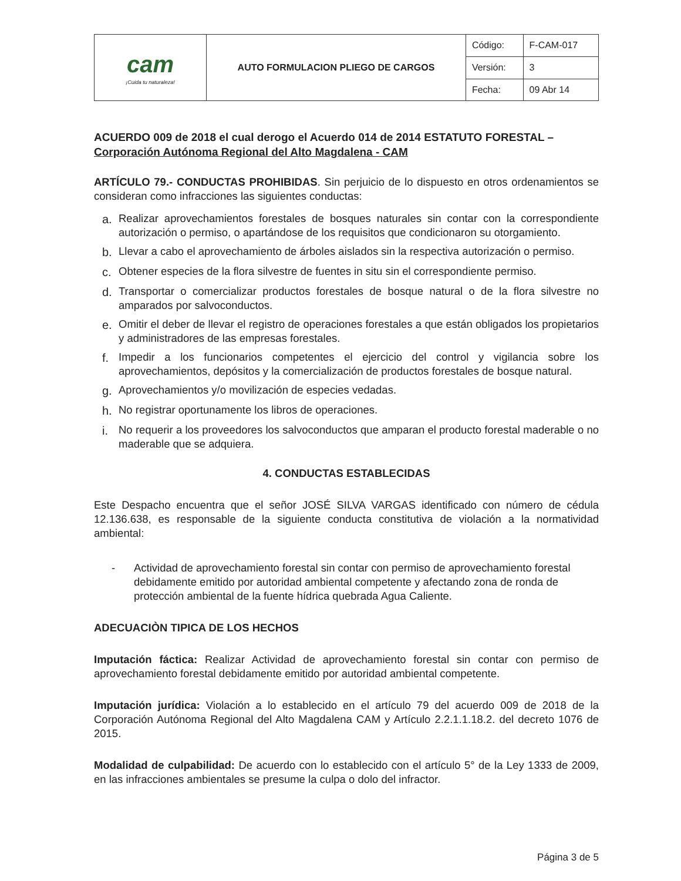| cam ¡Cuida tu naturaleza! | AUTO FORMULACION PLIEGO DE CARGOS | Código: | F-CAM-017 |
| | | Versión: | 3 |
| | | Fecha: | 09 Abr 14 |
ACUERDO 009 de 2018 el cual derogo el Acuerdo 014 de 2014 ESTATUTO FORESTAL – Corporación Autónoma Regional del Alto Magdalena - CAM
ARTÍCULO 79.- CONDUCTAS PROHIBIDAS. Sin perjuicio de lo dispuesto en otros ordenamientos se consideran como infracciones las siguientes conductas:
a. Realizar aprovechamientos forestales de bosques naturales sin contar con la correspondiente autorización o permiso, o apartándose de los requisitos que condicionaron su otorgamiento.
b. Llevar a cabo el aprovechamiento de árboles aislados sin la respectiva autorización o permiso.
c. Obtener especies de la flora silvestre de fuentes in situ sin el correspondiente permiso.
d. Transportar o comercializar productos forestales de bosque natural o de la flora silvestre no amparados por salvoconductos.
e. Omitir el deber de llevar el registro de operaciones forestales a que están obligados los propietarios y administradores de las empresas forestales.
f. Impedir a los funcionarios competentes el ejercicio del control y vigilancia sobre los aprovechamientos, depósitos y la comercialización de productos forestales de bosque natural.
g. Aprovechamientos y/o movilización de especies vedadas.
h. No registrar oportunamente los libros de operaciones.
i. No requerir a los proveedores los salvoconductos que amparan el producto forestal maderable o no maderable que se adquiera.
4. CONDUCTAS ESTABLECIDAS
Este Despacho encuentra que el señor JOSÉ SILVA VARGAS identificado con número de cédula 12.136.638, es responsable de la siguiente conducta constitutiva de violación a la normatividad ambiental:
- Actividad de aprovechamiento forestal sin contar con permiso de aprovechamiento forestal debidamente emitido por autoridad ambiental competente y afectando zona de ronda de protección ambiental de la fuente hídrica quebrada Agua Caliente.
ADECUACIÒN TIPICA DE LOS HECHOS
Imputación fáctica: Realizar Actividad de aprovechamiento forestal sin contar con permiso de aprovechamiento forestal debidamente emitido por autoridad ambiental competente.
Imputación jurídica: Violación a lo establecido en el artículo 79 del acuerdo 009 de 2018 de la Corporación Autónoma Regional del Alto Magdalena CAM y Artículo 2.2.1.1.18.2. del decreto 1076 de 2015.
Modalidad de culpabilidad: De acuerdo con lo establecido con el artículo 5° de la Ley 1333 de 2009, en las infracciones ambientales se presume la culpa o dolo del infractor.
Página 3 de 5